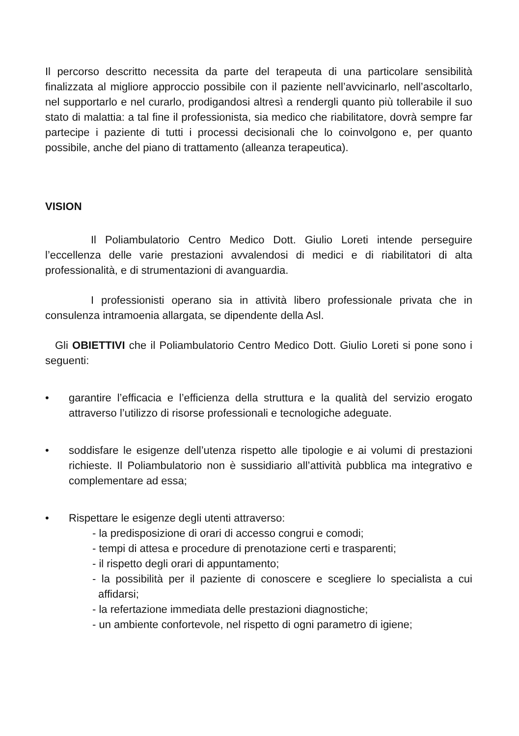Il percorso descritto necessita da parte del terapeuta di una particolare sensibilità finalizzata al migliore approccio possibile con il paziente nell’avvicinarlo, nell’ascoltarlo, nel supportarlo e nel curarlo, prodigandosi altresì a rendergli quanto più tollerabile il suo stato di malattia: a tal fine il professionista, sia medico che riabilitatore, dovrà sempre far partecipe i paziente di tutti i processi decisionali che lo coinvolgono e, per quanto possibile, anche del piano di trattamento (alleanza terapeutica).
VISION
Il Poliambulatorio Centro Medico Dott. Giulio Loreti intende perseguire l’eccellenza delle varie prestazioni avvalendosi di medici e di riabilitatori di alta professionalità, e di strumentazioni di avanguardia.
I professionisti operano sia in attività libero professionale privata che in consulenza intramoenia allargata, se dipendente della Asl.
Gli OBIETTIVI che il Poliambulatorio Centro Medico Dott. Giulio Loreti si pone sono i seguenti:
• garantire l’efficacia e l’efficienza della struttura e la qualità del servizio erogato attraverso l’utilizzo di risorse professionali e tecnologiche adeguate.
• soddisfare le esigenze dell’utenza rispetto alle tipologie e ai volumi di prestazioni richieste. Il Poliambulatorio non è sussidiario all’attività pubblica ma integrativo e complementare ad essa;
• Rispettare le esigenze degli utenti attraverso:
- la predisposizione di orari di accesso congrui e comodi;
- tempi di attesa e procedure di prenotazione certi e trasparenti;
- il rispetto degli orari di appuntamento;
- la possibilità per il paziente di conoscere e scegliere lo specialista a cui affidarsi;
- la refertazione immediata delle prestazioni diagnostiche;
- un ambiente confortevole, nel rispetto di ogni parametro di igiene;